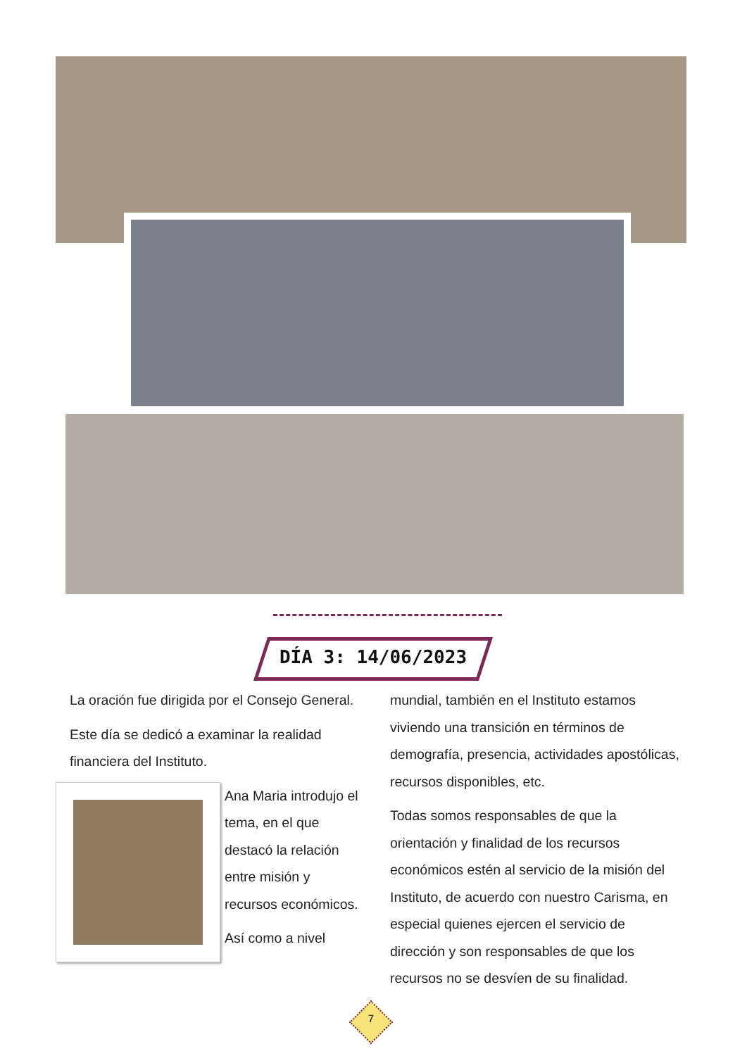DÍA 3: 14/06/2023
La oración fue dirigida por el Consejo General.
Este día se dedicó a examinar la realidad financiera del Instituto.
Ana Maria introdujo el tema, en el que destacó la relación entre misión y recursos económicos.
Así como a nivel
mundial, también en el Instituto estamos viviendo una transición en términos de demografía, presencia, actividades apostólicas, recursos disponibles, etc.
Todas somos responsables de que la orientación y finalidad de los recursos económicos estén al servicio de la misión del Instituto, de acuerdo con nuestro Carisma, en especial quienes ejercen el servicio de dirección y son responsables de que los recursos no se desvíen de su finalidad.
7